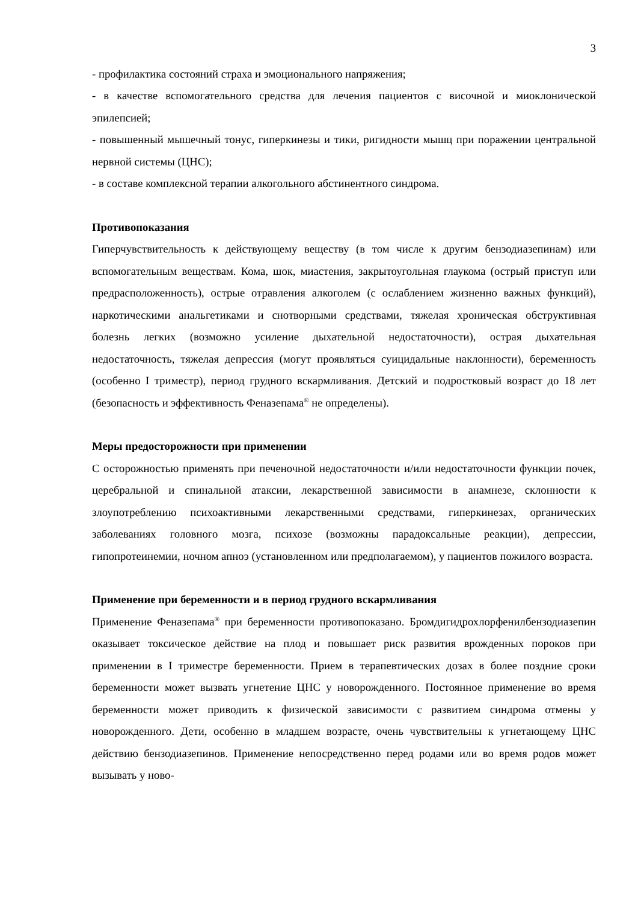3
- профилактика состояний страха и эмоционального напряжения;
- в качестве вспомогательного средства для лечения пациентов с височной и миоклонической эпилепсией;
- повышенный мышечный тонус, гиперкинезы и тики, ригидности мышц при поражении центральной нервной системы (ЦНС);
- в составе комплексной терапии алкогольного абстинентного синдрома.
Противопоказания
Гиперчувствительность к действующему веществу (в том числе к другим бензодиазепинам) или вспомогательным веществам. Кома, шок, миастения, закрытоугольная глаукома (острый приступ или предрасположенность), острые отравления алкоголем (с ослаблением жизненно важных функций), наркотическими анальгетиками и снотворными средствами, тяжелая хроническая обструктивная болезнь легких (возможно усиление дыхательной недостаточности), острая дыхательная недостаточность, тяжелая депрессия (могут проявляться суицидальные наклонности), беременность (особенно I триместр), период грудного вскармливания. Детский и подростковый возраст до 18 лет (безопасность и эффективность Феназепама<sup>®</sup> не определены).
Меры предосторожности при применении
С осторожностью применять при печеночной недостаточности и/или недостаточности функции почек, церебральной и спинальной атаксии, лекарственной зависимости в анамнезе, склонности к злоупотреблению психоактивными лекарственными средствами, гиперкинезах, органических заболеваниях головного мозга, психозе (возможны парадоксальные реакции), депрессии, гипопротеинемии, ночном апноэ (установленном или предполагаемом), у пациентов пожилого возраста.
Применение при беременности и в период грудного вскармливания
Применение Феназепама<sup>®</sup> при беременности противопоказано. Бромдигидрохлорфенилбензодиазепин оказывает токсическое действие на плод и повышает риск развития врожденных пороков при применении в I триместре беременности. Прием в терапевтических дозах в более поздние сроки беременности может вызвать угнетение ЦНС у новорожденного. Постоянное применение во время беременности может приводить к физической зависимости с развитием синдрома отмены у новорожденного. Дети, особенно в младшем возрасте, очень чувствительны к угнетающему ЦНС действию бензодиазепинов. Применение непосредственно перед родами или во время родов может вызывать у ново-